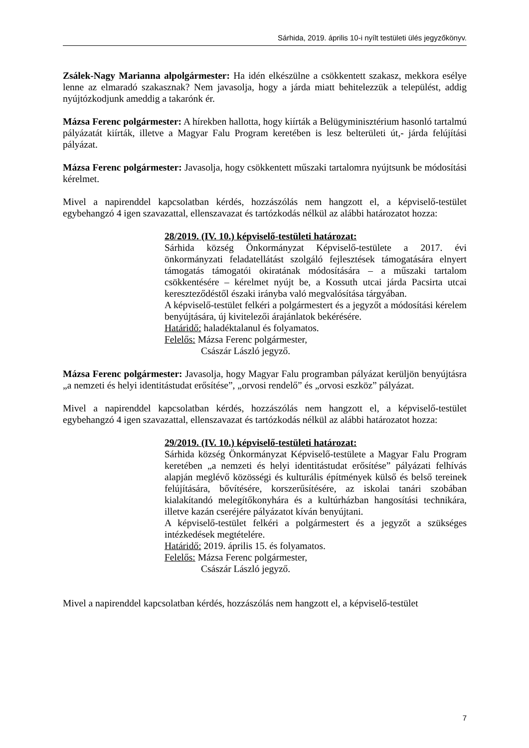Sárhida, 2019. április 10-i nyílt testületi ülés jegyzőkönyv.
Zsálek-Nagy Marianna alpolgármester: Ha idén elkészülne a csökkentett szakasz, mekkora esélye lenne az elmaradó szakasznak? Nem javasolja, hogy a járda miatt behitelezzük a települést, addig nyújtózkodjunk ameddig a takarónk ér.
Mázsa Ferenc polgármester: A hírekben hallotta, hogy kiírták a Belügyminisztérium hasonló tartalmú pályázatát kiírták, illetve a Magyar Falu Program keretében is lesz belterületi út,- járda felújítási pályázat.
Mázsa Ferenc polgármester: Javasolja, hogy csökkentett műszaki tartalomra nyújtsunk be módosítási kérelmet.
Mivel a napirenddel kapcsolatban kérdés, hozzászólás nem hangzott el, a képviselő-testület egybehangzó 4 igen szavazattal, ellenszavazat és tartózkodás nélkül az alábbi határozatot hozza:
28/2019. (IV. 10.) képviselő-testületi határozat:
Sárhida község Önkormányzat Képviselő-testülete a 2017. évi önkormányzati feladatellátást szolgáló fejlesztések támogatására elnyert támogatás támogatói okiratának módosítására – a műszaki tartalom csökkentésére – kérelmet nyújt be, a Kossuth utcai járda Pacsirta utcai kereszteződéstől északi irányba való megvalósítása tárgyában.
A képviselő-testület felkéri a polgármestert és a jegyzőt a módosítási kérelem benyújtására, új kivitelezői árajánlatok bekérésére.
Határidő: haladéktalanul és folyamatos.
Felelős: Mázsa Ferenc polgármester,
Császár László jegyző.
Mázsa Ferenc polgármester: Javasolja, hogy Magyar Falu programban pályázat kerüljön benyújtásra „a nemzeti és helyi identitástudat erősítése”, „orvosi rendelő” és „orvosi eszköz” pályázat.
Mivel a napirenddel kapcsolatban kérdés, hozzászólás nem hangzott el, a képviselő-testület egybehangzó 4 igen szavazattal, ellenszavazat és tartózkodás nélkül az alábbi határozatot hozza:
29/2019. (IV. 10.) képviselő-testületi határozat:
Sárhida község Önkormányzat Képviselő-testülete a Magyar Falu Program keretében „a nemzeti és helyi identitástudat erősítése” pályázati felhívás alapján meglévő közösségi és kulturális építmények külső és belső tereinek felújítására, bővítésére, korszerűsítésére, az iskolai tanári szobában kialakítandó melegítőkonyhára és a kultúrházban hangosítási technikára, illetve kazán cseréjére pályázatot kíván benyújtani.
A képviselő-testület felkéri a polgármestert és a jegyzőt a szükséges intézkedések megtételére.
Határidő: 2019. április 15. és folyamatos.
Felelős: Mázsa Ferenc polgármester,
Császár László jegyző.
Mivel a napirenddel kapcsolatban kérdés, hozzászólás nem hangzott el, a képviselő-testület
7